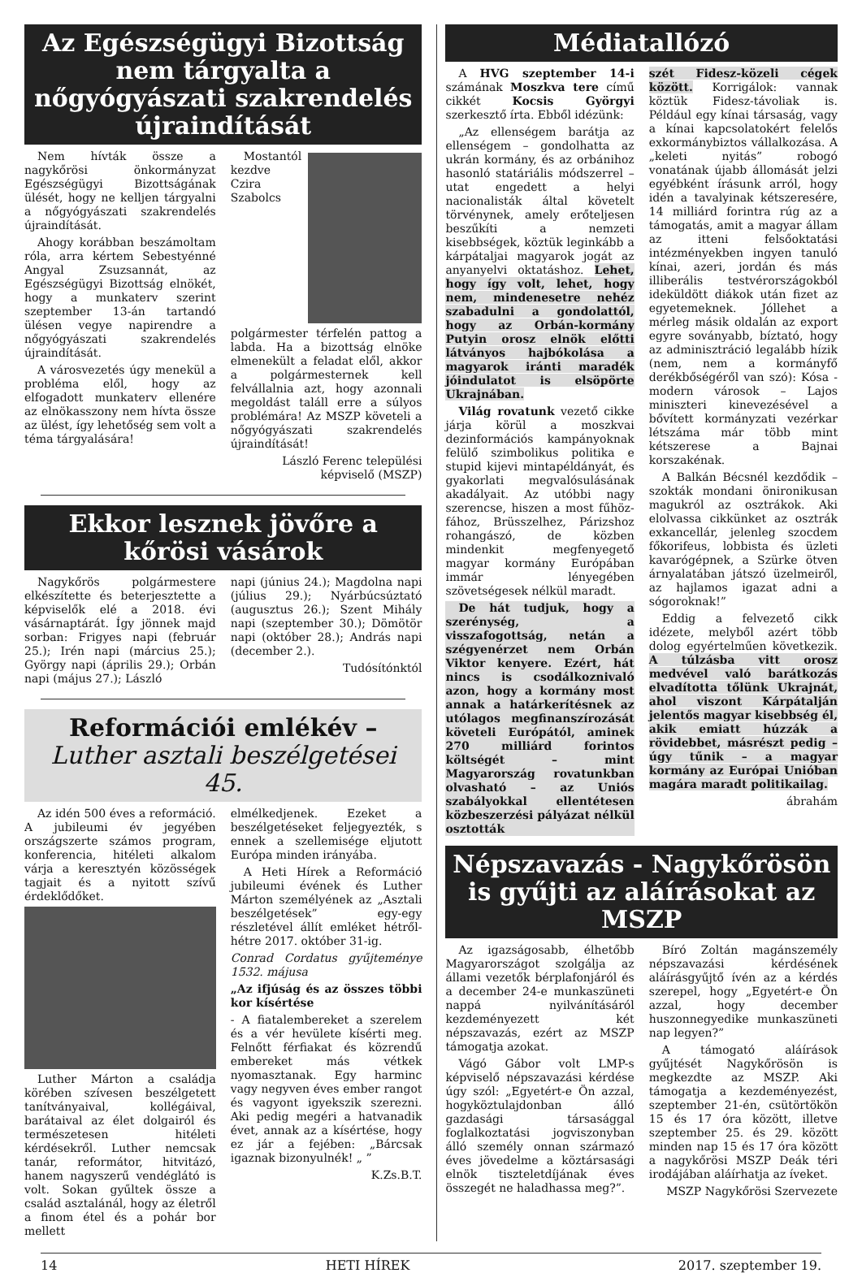Az Egészségügyi Bizottság nem tárgyalta a nőgyógyászati szakrendelés újraindítását
Nem hívták össze a nagykőrösi önkormányzat Egészségügyi Bizottságának ülését, hogy ne kelljen tárgyalni a nőgyógyászati szakrendelés újraindítását.
Ahogy korábban beszámoltam róla, arra kértem Sebestyénné Angyal Zsuzsannát, az Egészségügyi Bizottság elnökét, hogy a munkaterv szerint szeptember 13-án tartandó ülésen vegye napirendre a nőgyógyászati szakrendelés újraindítását.
A városvezetés úgy menekül a probléma elől, hogy az elfogadott munkaterv ellenére az elnökasszony nem hívta össze az ülést, így lehetőség sem volt a téma tárgyalására!
Mostantól kezdve Czira Szabolcs polgármester térfelén pattog a labda. Ha a bizottság elnöke elmenekült a feladat elől, akkor a polgármesternek kell felvállalnia azt, hogy azonnali megoldást találl erre a súlyos problémára! Az MSZP követeli a nőgyógyászati szakrendelés újraindítását!
László Ferenc települési képviselő (MSZP)
Ekkor lesznek jövőre a kőrösi vásárok
Nagykőrös polgármestere elkészítette és beterjesztette a képviselők elé a 2018. évi vásárnaptárát. Így jönnek majd sorban: Frigyes napi (február 25.); Irén napi (március 25.); György napi (április 29.); Orbán napi (május 27.); László
napi (június 24.); Magdolna napi (július 29.); Nyárbúcsúztató (augusztus 26.); Szent Mihály napi (szeptember 30.); Dömötör napi (október 28.); András napi (december 2.).
Tudósítónktól
Reformációi emlékév –
Luther asztali beszélgetései 45.
Az idén 500 éves a reformáció. A jubileumi év jegyében országszerte számos program, konferencia, hitéleti alkalom várja a keresztyén közösségek tagjait és a nyitott szívű érdeklődőket.
Luther Márton a családja körében szívesen beszélgetett tanítványaival, kollégáival, barátaival az élet dolgairól és természetesen hitéleti kérdésekről. Luther nemcsak tanár, reformátor, hitvitázó, hanem nagyszerű vendéglátó is volt. Sokan gyűltek össze a család asztalánál, hogy az életről a finom étel és a pohár bor mellett
elmélkedjenek. Ezeket a beszélgetéseket feljegyezték, s ennek a szellemisége eljutott Európa minden irányába.
A Heti Hírek a Reformáció jubileumi évének és Luther Márton személyének az „Asztali beszélgetések” egy-egy részletével állít emléket hétről-hétre 2017. október 31-ig.
Conrad Cordatus gyűjteménye 1532. májusa
„Az ifjúság és az összes többi kor kísértése
- A fiatalembereket a szerelem és a vér hevülete kísérti meg. Felnőtt férfiakat és közrendű embereket más vétkek nyomasztanak. Egy harminc vagy negyven éves ember rangot és vagyont igyekszik szerezni. Aki pedig megéri a hatvanadik évet, annak az a kísértése, hogy ez jár a fejében: „Bárcsak igaznak bizonyulnék! „ ”
K.Zs.B.T.
Médiatallózó
A HVG szeptember 14-i számának Moszkva tere című cikkét Kocsis Györgyi szerkesztő írta. Ebből idézünk:
„Az ellenségem barátja az ellenségem – gondolhatta az ukrán kormány, és az orbánihoz hasonló statáriális módszerrel – utat engedett a helyi nacionalisták által követelt törvénynek, amely erőteljesen beszűkíti a nemzeti kisebbségek, köztük leginkább a kárpátaljai magyarok jogát az anyanyelvi oktatáshoz. Lehet, hogy így volt, lehet, hogy nem, mindenesetre nehéz szabadulni a gondolattól, hogy az Orbán-kormány Putyin orosz elnök előtti látványos hajbókolása a magyarok iránti maradék jóindulatot is elsöpörte Ukrajnában.
Világ rovatunk vezető cikke járja körül a moszkvai dezinformációs kampányoknak felülő szimbolikus politika e stupid kijevi mintapéldányát, és gyakorlati megvalósulásának akadályait. Az utóbbi nagy szerencse, hiszen a most fűhöz-fához, Brüsszelhez, Párizshoz rohangászó, de közben mindenkit megfenyegető magyar kormány Európában immár lényegében szövetségesek nélkül maradt.
De hát tudjuk, hogy a szerénység, a visszafogottság, netán a szégyenérzet nem Orbán Viktor kenyere. Ezért, hát nincs is csodálkoznivaló azon, hogy a kormány most annak a határkerítésnek az utólagos megfinanszírozását követeli Európától, aminek 270 milliárd forintos költségét – mint Magyarország rovatunkban olvasható – az Uniós szabályokkal ellentétesen közbeszerzési pályázat nélkül osztották
szét Fidesz-közeli cégek között. Korrigálok: vannak köztük Fidesz-távoliak is. Például egy kínai társaság, vagy a kínai kapcsolatokért felelős exkormánybiztos vállalkozása. A „keleti nyitás” robogó vonatának újabb állomását jelzi egyébként írásunk arról, hogy idén a tavalyinak kétszeresére, 14 milliárd forintra rúg az a támogatás, amit a magyar állam az itteni felsőoktatási intézményekben ingyen tanuló kínai, azeri, jordán és más illiberális testvérországokból ideküldött diákok után fizet az egyetemeknek. Jóllehet a mérleg másik oldalán az export egyre soványabb, bíztató, hogy az adminisztráció legalább hízik (nem, nem a kormányfő derékbőségéről van szó): Kósa - modern városok – Lajos miniszteri kinevezésével a bővített kormányzati vezérkar létszáma már több mint kétszerese a Bajnai korszakénak.
A Balkán Bécsnél kezdődik – szokták mondani önironikusan magukról az osztrákok. Aki elolvassa cikkünket az osztrák exkancellár, jelenleg szocdem főkorifeus, lobbista és üzleti kavarógépnek, a Szürke ötven árnyalatában játszó üzelmeiről, az hajlamos igazat adni a sógoroknak!”
Eddig a felvezető cikk idézete, melyből azért több dolog egyértelműen következik. A túlzásba vitt orosz medvével való barátkozás elvadította tőlünk Ukrajnát, ahol viszont Kárpátalján jelentős magyar kisebbség él, akik emiatt húzzák a rövidebbet, másrészt pedig – úgy tűnik – a magyar kormány az Európai Unióban magára maradt politikailag.
ábrahám
Népszavazás - Nagykőrösön is gyűjti az aláírásokat az MSZP
Az igazságosabb, élhetőbb Magyarországot szolgálja az állami vezetők bérplafonjáról és a december 24-e munkaszüneti nappá nyilvánításáról kezdeményezett két népszavazás, ezért az MSZP támogatja azokat.
Vágó Gábor volt LMP-s képviselő népszavazási kérdése úgy szól: „Egyetért-e Ön azzal, hogyköztulajdonban álló gazdasági társasággal foglalkoztatási jogviszonyban álló személy onnan származó éves jövedelme a köztársasági elnök tiszteletdíjának éves összegét ne haladhassa meg?”.
Bíró Zoltán magánszemély népszavazási kérdésének aláírásgyűjtő ívén az a kérdés szerepel, hogy „Egyetért-e Ön azzal, hogy december huszonnegyedike munkaszüneti nap legyen?”
A támogató aláírások gyűjtését Nagykőrösön is megkezdte az MSZP. Aki támogatja a kezdeményezést, szeptember 21-én, csütörtökön 15 és 17 óra között, illetve szeptember 25. és 29. között minden nap 15 és 17 óra között a nagykőrösi MSZP Deák téri irodájában aláírhatja az íveket.
MSZP Nagykőrösi Szervezete
14 HETI HÍREK 2017. szeptember 19.